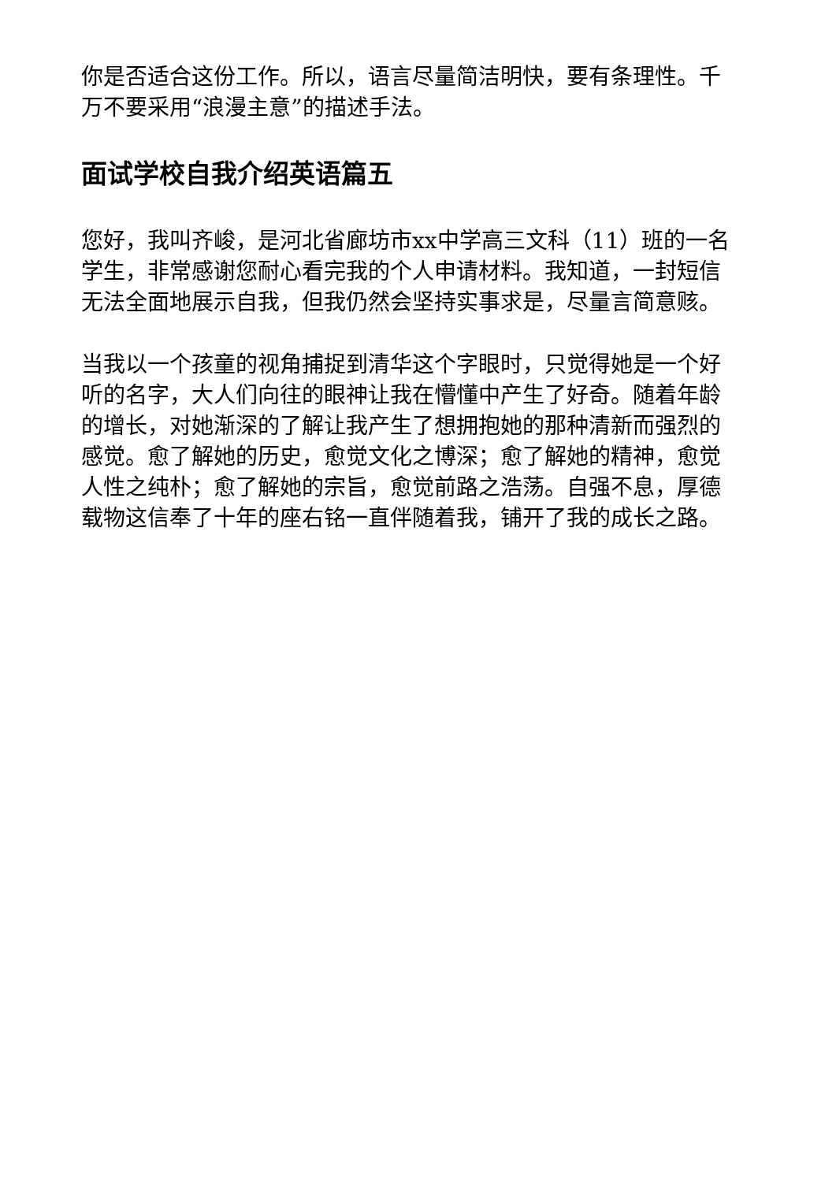你是否适合这份工作。所以，语言尽量简洁明快，要有条理性。千万不要采用“浪漫主意”的描述手法。
面试学校自我介绍英语篇五
您好，我叫齐峻，是河北省廊坊市xx中学高三文科（11）班的一名学生，非常感谢您耐心看完我的个人申请材料。我知道，一封短信无法全面地展示自我，但我仍然会坚持实事求是，尽量言简意赅。
当我以一个孩童的视角捕捉到清华这个字眼时，只觉得她是一个好听的名字，大人们向往的眼神让我在懵懂中产生了好奇。随着年龄的增长，对她渐深的了解让我产生了想拥抱她的那种清新而强烈的感觉。愈了解她的历史，愈觉文化之博深；愈了解她的精神，愈觉人性之纯朴；愈了解她的宗旨，愈觉前路之浩荡。自强不息，厚德载物这信奉了十年的座右铭一直伴随着我，铺开了我的成长之路。